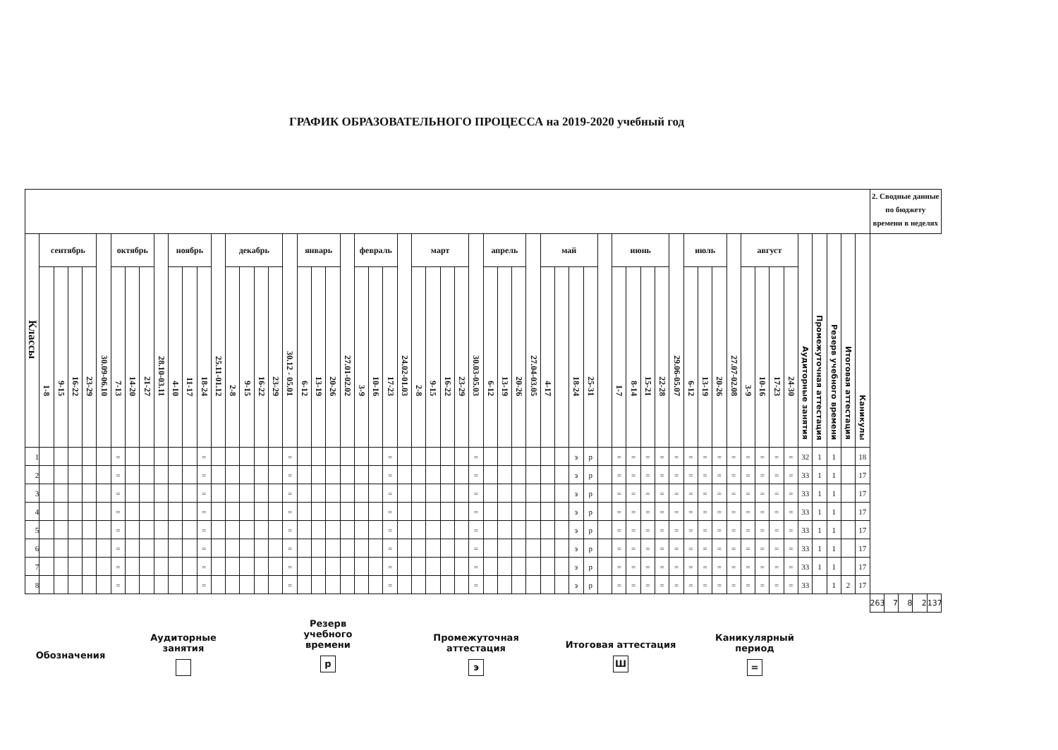ГРАФИК ОБРАЗОВАТЕЛЬНОГО ПРОЦЕССА на 2019-2020 учебный год
| | | | | | | | | | | | | | | | | | | | | | | | | | | | | | | | | | | | | | | | | | | | | | | | | | | | | | | | | | | | 2. Сводные данные по бюджету времени в неделях | | | | |
| Классы | сентябрь | | | | 30.09-06.10 | октябрь | | | 28.10-03.11 | ноябрь | | | 25.11-01.12 | декабрь | | | | 30.12 - 05.01 | январь | | | 27.01-02.02 | февраль | | | 24.02-01.03 | март | | | | 30.03-05.03 | апрель | | | 27.04-03.05 | май | | | | | июнь | | | | 29.06-05.07 | июль | | | 27.07-02.08 | август | | | | Аудиторные занятия | Промежуточная аттестация | Резерв учебного времени | Итоговая аттестация | Каникулы | | | | | |
| | 1-8 | 9-15 | 16-22 | 23-29 | | 7-13 | 14-20 | 21-27 | | 4-10 | 11-17 | 18-24 | | 2-8 | 9-15 | 16-22 | 23-29 | | 6-12 | 13-19 | 20-26 | | 3-9 | 10-16 | 17-23 | | 2-8 | 9-15 | 16-22 | 23-29 | | 6-12 | 13-19 | 20-26 | | 4-17 | | 18-24 | 25-31 | | 1-7 | 8-14 | 15-21 | 22-28 | | 6-12 | 13-19 | 20-26 | | 3-9 | 10-16 | 17-23 | 24-30 | | | | | | | | | | |
| 1 | | | | | | = | | | | | | = | | | | | | = | | | | | | | = | | | | | | = | | | | | | | э | р | | = | = | = | = | = | = | = | = | = | = | = | = | = | 32 | 1 | 1 | | 18 | | | | | |
| 2 | | | | | | = | | | | | | = | | | | | | = | | | | | | | = | | | | | | = | | | | | | | э | р | | = | = | = | = | = | = | = | = | = | = | = | = | = | 33 | 1 | 1 | | 17 | | | | | |
| 3 | | | | | | = | | | | | | = | | | | | | = | | | | | | | = | | | | | | = | | | | | | | э | р | | = | = | = | = | = | = | = | = | = | = | = | = | = | 33 | 1 | 1 | | 17 | | | | | |
| 4 | | | | | | = | | | | | | = | | | | | | = | | | | | | | = | | | | | | = | | | | | | | э | р | | = | = | = | = | = | = | = | = | = | = | = | = | = | 33 | 1 | 1 | | 17 | | | | | |
| 5 | | | | | | = | | | | | | = | | | | | | = | | | | | | | = | | | | | | = | | | | | | | э | р | | = | = | = | = | = | = | = | = | = | = | = | = | = | 33 | 1 | 1 | | 17 | | | | | |
| 6 | | | | | | = | | | | | | = | | | | | | = | | | | | | | = | | | | | | = | | | | | | | э | р | | = | = | = | = | = | = | = | = | = | = | = | = | = | 33 | 1 | 1 | | 17 | | | | | |
| 7 | | | | | | = | | | | | | = | | | | | | = | | | | | | | = | | | | | | = | | | | | | | э | р | | = | = | = | = | = | = | = | = | = | = | = | = | = | 33 | 1 | 1 | | 17 | | | | | |
| 8 | | | | | | = | | | | | | = | | | | | | = | | | | | | | = | | | | | | = | | | | | | | э | р | | = | = | = | = | = | = | = | = | = | = | = | = | = | 33 | | 1 | 2 | 17 | | | | | |
| | | | | | | | | | | | | | | | | | | | | | | | | | | | | | | | | | | | | | | | | | | | | | | | | | | | | | | | | | | | 263 | 7 | 8 | 2 | 137 |
Обозначения
Аудиторные
занятия
Резерв
учебного
времени
р
Промежуточная
аттестация
э
Итоговая аттестация
Ш
Каникулярный
период
=